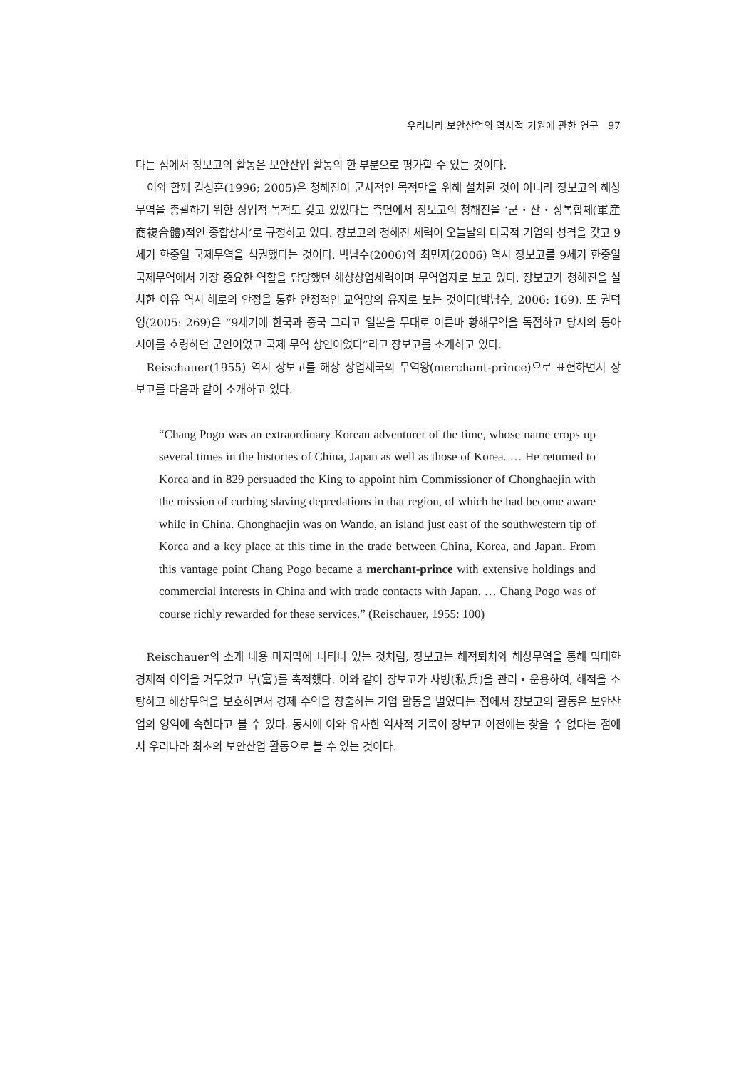우리나라 보안산업의 역사적 기원에 관한 연구 97
다는 점에서 장보고의 활동은 보안산업 활동의 한 부분으로 평가할 수 있는 것이다.
이와 함께 김성훈(1996; 2005)은 청해진이 군사적인 목적만을 위해 설치된 것이 아니라 장보고의 해상무역을 총괄하기 위한 상업적 목적도 갖고 있었다는 측면에서 장보고의 청해진을 ‘군・산・상복합체(軍産商複合體)적인 종합상사’로 규정하고 있다. 장보고의 청해진 세력이 오늘날의 다국적 기업의 성격을 갖고 9세기 한중일 국제무역을 석권했다는 것이다. 박남수(2006)와 최민자(2006) 역시 장보고를 9세기 한중일 국제무역에서 가장 중요한 역할을 담당했던 해상상업세력이며 무역업자로 보고 있다. 장보고가 청해진을 설치한 이유 역시 해로의 안정을 통한 안정적인 교역망의 유지로 보는 것이다(박남수, 2006: 169). 또 권덕영(2005: 269)은 “9세기에 한국과 중국 그리고 일본을 무대로 이른바 황해무역을 독점하고 당시의 동아시아를 호령하던 군인이었고 국제 무역 상인이었다”라고 장보고를 소개하고 있다.
Reischauer(1955) 역시 장보고를 해상 상업제국의 무역왕(merchant-prince)으로 표현하면서 장보고를 다음과 같이 소개하고 있다.
“Chang Pogo was an extraordinary Korean adventurer of the time, whose name crops up several times in the histories of China, Japan as well as those of Korea. … He returned to Korea and in 829 persuaded the King to appoint him Commissioner of Chonghaejin with the mission of curbing slaving depredations in that region, of which he had become aware while in China. Chonghaejin was on Wando, an island just east of the southwestern tip of Korea and a key place at this time in the trade between China, Korea, and Japan. From this vantage point Chang Pogo became a merchant-prince with extensive holdings and commercial interests in China and with trade contacts with Japan. … Chang Pogo was of course richly rewarded for these services.” (Reischauer, 1955: 100)
Reischauer의 소개 내용 마지막에 나타나 있는 것처럼, 장보고는 해적퇴치와 해상무역을 통해 막대한 경제적 이익을 거두었고 부(富)를 축적했다. 이와 같이 장보고가 사병(私兵)을 관리・운용하여, 해적을 소탕하고 해상무역을 보호하면서 경제 수익을 창출하는 기업 활동을 벌였다는 점에서 장보고의 활동은 보안산업의 영역에 속한다고 볼 수 있다. 동시에 이와 유사한 역사적 기록이 장보고 이전에는 찾을 수 없다는 점에서 우리나라 최초의 보안산업 활동으로 볼 수 있는 것이다.